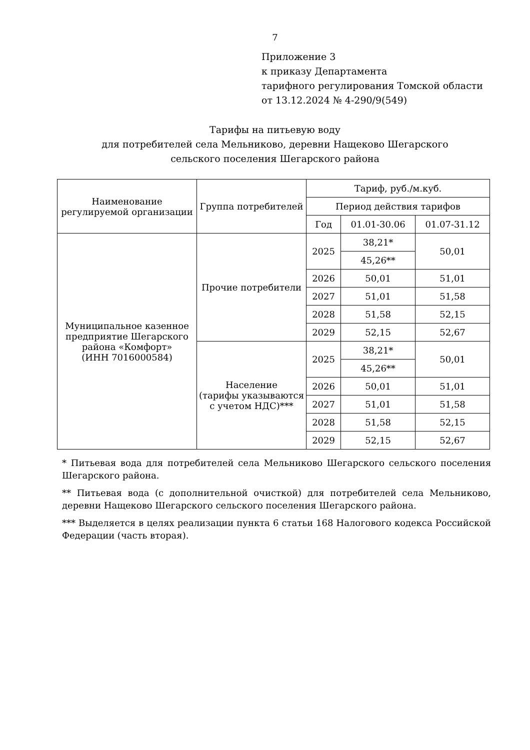7
Приложение 3
к приказу Департамента
тарифного регулирования Томской области
от 13.12.2024 № 4-290/9(549)
Тарифы на питьевую воду
для потребителей села Мельниково, деревни Нащеково Шегарского
сельского поселения Шегарского района
| Наименование регулируемой организации | Группа потребителей | Тариф, руб./м.куб. | | |
| --- | --- | --- | --- | --- |
| | | Период действия тарифов | | |
| | | Год | 01.01-30.06 | 01.07-31.12 |
| Муниципальное казенное предприятие Шегарского района «Комфорт» (ИНН 7016000584) | Прочие потребители | 2025 | 38,21* | 50,01 |
| | | | 45,26** | |
| | | 2026 | 50,01 | 51,01 |
| | | 2027 | 51,01 | 51,58 |
| | | 2028 | 51,58 | 52,15 |
| | | 2029 | 52,15 | 52,67 |
| | Население (тарифы указываются с учетом НДС)*** | 2025 | 38,21* | 50,01 |
| | | | 45,26** | |
| | | 2026 | 50,01 | 51,01 |
| | | 2027 | 51,01 | 51,58 |
| | | 2028 | 51,58 | 52,15 |
| | | 2029 | 52,15 | 52,67 |
* Питьевая вода для потребителей села Мельниково Шегарского сельского поселения Шегарского района.
** Питьевая вода (с дополнительной очисткой) для потребителей села Мельниково, деревни Нащеково Шегарского сельского поселения Шегарского района.
*** Выделяется в целях реализации пункта 6 статьи 168 Налогового кодекса Российской Федерации (часть вторая).